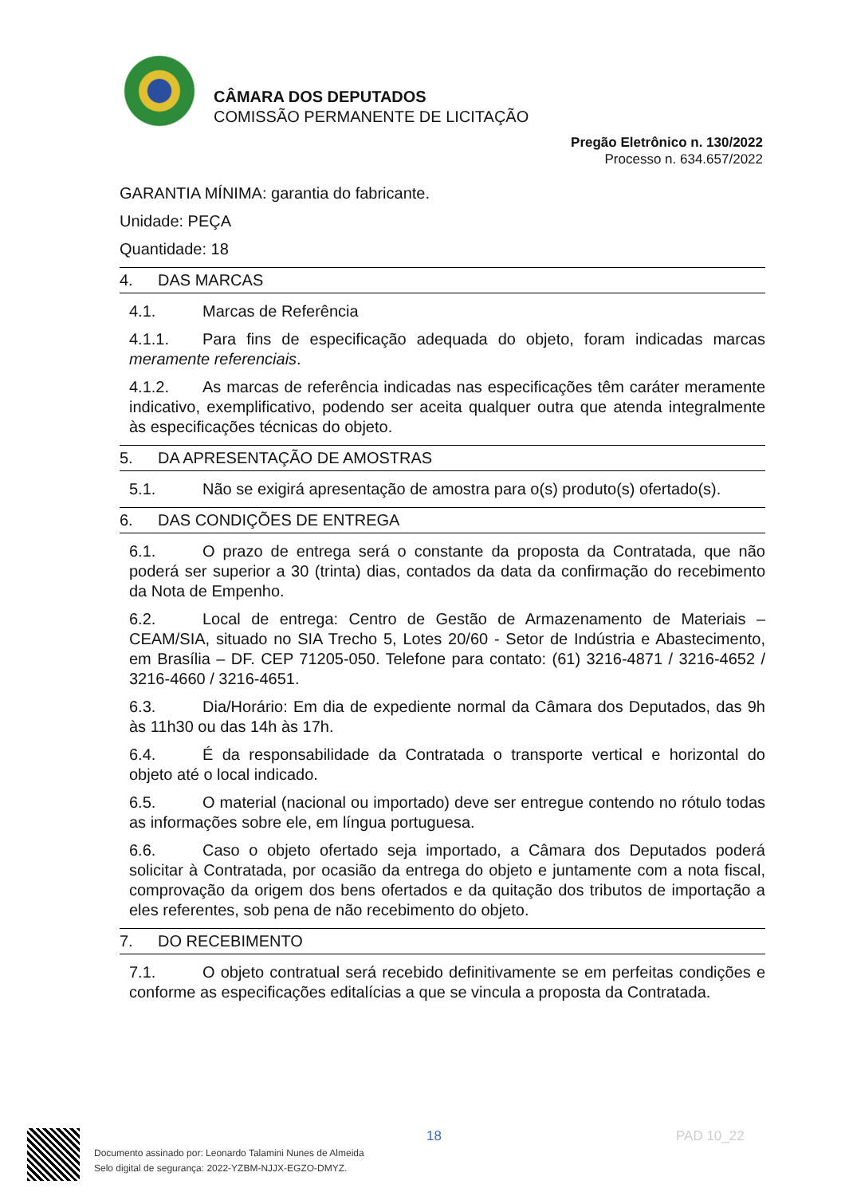CÂMARA DOS DEPUTADOS
COMISSÃO PERMANENTE DE LICITAÇÃO
Pregão Eletrônico n. 130/2022
Processo n. 634.657/2022
GARANTIA MÍNIMA: garantia do fabricante.
Unidade: PEÇA
Quantidade: 18
4. DAS MARCAS
4.1. Marcas de Referência
4.1.1. Para fins de especificação adequada do objeto, foram indicadas marcas meramente referenciais.
4.1.2. As marcas de referência indicadas nas especificações têm caráter meramente indicativo, exemplificativo, podendo ser aceita qualquer outra que atenda integralmente às especificações técnicas do objeto.
5. DA APRESENTAÇÃO DE AMOSTRAS
5.1. Não se exigirá apresentação de amostra para o(s) produto(s) ofertado(s).
6. DAS CONDIÇÕES DE ENTREGA
6.1. O prazo de entrega será o constante da proposta da Contratada, que não poderá ser superior a 30 (trinta) dias, contados da data da confirmação do recebimento da Nota de Empenho.
6.2. Local de entrega: Centro de Gestão de Armazenamento de Materiais – CEAM/SIA, situado no SIA Trecho 5, Lotes 20/60 - Setor de Indústria e Abastecimento, em Brasília – DF. CEP 71205-050. Telefone para contato: (61) 3216-4871 / 3216-4652 / 3216-4660 / 3216-4651.
6.3. Dia/Horário: Em dia de expediente normal da Câmara dos Deputados, das 9h às 11h30 ou das 14h às 17h.
6.4. É da responsabilidade da Contratada o transporte vertical e horizontal do objeto até o local indicado.
6.5. O material (nacional ou importado) deve ser entregue contendo no rótulo todas as informações sobre ele, em língua portuguesa.
6.6. Caso o objeto ofertado seja importado, a Câmara dos Deputados poderá solicitar à Contratada, por ocasião da entrega do objeto e juntamente com a nota fiscal, comprovação da origem dos bens ofertados e da quitação dos tributos de importação a eles referentes, sob pena de não recebimento do objeto.
7. DO RECEBIMENTO
7.1. O objeto contratual será recebido definitivamente se em perfeitas condições e conforme as especificações editalícias a que se vincula a proposta da Contratada.
18 PAD 10_22
Documento assinado por: Leonardo Talamini Nunes de Almeida
Selo digital de segurança: 2022-YZBM-NJJX-EGZO-DMYZ.